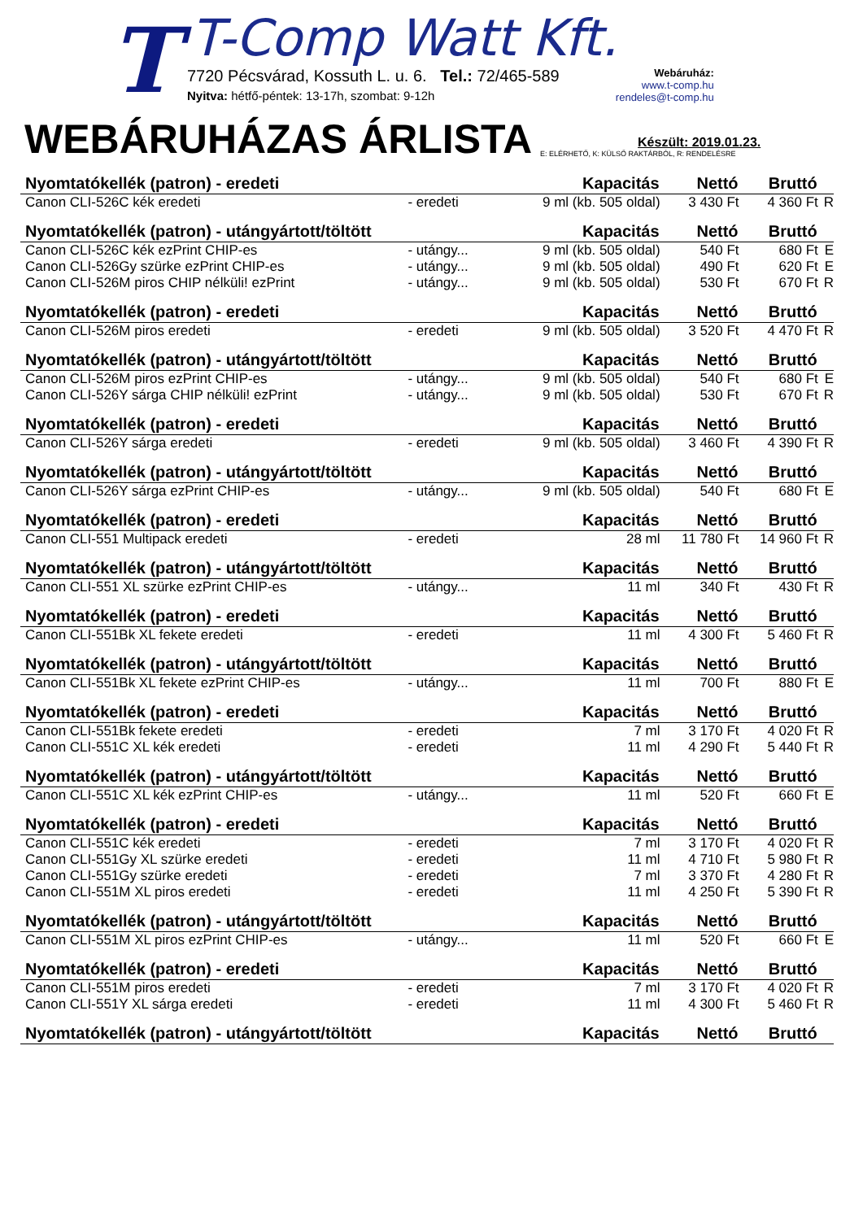T
T-Comp Watt Kft.
7720 Pécsvárad, Kossuth L. u. 6. Tel.: 72/465-589
Nyitva: hétfő-péntek: 13-17h, szombat: 9-12h
Webáruház:
www.t-comp.hu
rendeles@t-comp.hu
WEBÁRUHÁZAS ÁRLISTA
Készült: 2019.01.23.
E: ELÉRHETŐ, K: KÜLSŐ RAKTÁRBÓL, R: RENDELÉSRE
| Nyomtatókellék (patron) - eredeti | | Kapacitás | Nettó | Bruttó | |
| --- | --- | --- | --- | --- | --- |
| Canon CLI-526C kék eredeti | - eredeti | 9 ml (kb. 505 oldal) | 3 430 Ft | 4 360 Ft | R |
| Nyomtatókellék (patron) - utángyártott/töltött | | Kapacitás | Nettó | Bruttó | |
| Canon CLI-526C kék ezPrint CHIP-es | - utángy... | 9 ml (kb. 505 oldal) | 540 Ft | 680 Ft | E |
| Canon CLI-526Gy szürke ezPrint CHIP-es | - utángy... | 9 ml (kb. 505 oldal) | 490 Ft | 620 Ft | E |
| Canon CLI-526M piros CHIP nélküli! ezPrint | - utángy... | 9 ml (kb. 505 oldal) | 530 Ft | 670 Ft | R |
| Nyomtatókellék (patron) - eredeti | | Kapacitás | Nettó | Bruttó | |
| Canon CLI-526M piros eredeti | - eredeti | 9 ml (kb. 505 oldal) | 3 520 Ft | 4 470 Ft | R |
| Nyomtatókellék (patron) - utángyártott/töltött | | Kapacitás | Nettó | Bruttó | |
| Canon CLI-526M piros ezPrint CHIP-es | - utángy... | 9 ml (kb. 505 oldal) | 540 Ft | 680 Ft | E |
| Canon CLI-526Y sárga CHIP nélküli! ezPrint | - utángy... | 9 ml (kb. 505 oldal) | 530 Ft | 670 Ft | R |
| Nyomtatókellék (patron) - eredeti | | Kapacitás | Nettó | Bruttó | |
| Canon CLI-526Y sárga eredeti | - eredeti | 9 ml (kb. 505 oldal) | 3 460 Ft | 4 390 Ft | R |
| Nyomtatókellék (patron) - utángyártott/töltött | | Kapacitás | Nettó | Bruttó | |
| Canon CLI-526Y sárga ezPrint CHIP-es | - utángy... | 9 ml (kb. 505 oldal) | 540 Ft | 680 Ft | E |
| Nyomtatókellék (patron) - eredeti | | Kapacitás | Nettó | Bruttó | |
| Canon CLI-551 Multipack eredeti | - eredeti | 28 ml | 11 780 Ft | 14 960 Ft | R |
| Nyomtatókellék (patron) - utángyártott/töltött | | Kapacitás | Nettó | Bruttó | |
| Canon CLI-551 XL szürke ezPrint CHIP-es | - utángy... | 11 ml | 340 Ft | 430 Ft | R |
| Nyomtatókellék (patron) - eredeti | | Kapacitás | Nettó | Bruttó | |
| Canon CLI-551Bk XL fekete eredeti | - eredeti | 11 ml | 4 300 Ft | 5 460 Ft | R |
| Nyomtatókellék (patron) - utángyártott/töltött | | Kapacitás | Nettó | Bruttó | |
| Canon CLI-551Bk XL fekete ezPrint CHIP-es | - utángy... | 11 ml | 700 Ft | 880 Ft | E |
| Nyomtatókellék (patron) - eredeti | | Kapacitás | Nettó | Bruttó | |
| Canon CLI-551Bk fekete eredeti | - eredeti | 7 ml | 3 170 Ft | 4 020 Ft | R |
| Canon CLI-551C XL kék eredeti | - eredeti | 11 ml | 4 290 Ft | 5 440 Ft | R |
| Nyomtatókellék (patron) - utángyártott/töltött | | Kapacitás | Nettó | Bruttó | |
| Canon CLI-551C XL kék ezPrint CHIP-es | - utángy... | 11 ml | 520 Ft | 660 Ft | E |
| Nyomtatókellék (patron) - eredeti | | Kapacitás | Nettó | Bruttó | |
| Canon CLI-551C kék eredeti | - eredeti | 7 ml | 3 170 Ft | 4 020 Ft | R |
| Canon CLI-551Gy XL szürke eredeti | - eredeti | 11 ml | 4 710 Ft | 5 980 Ft | R |
| Canon CLI-551Gy szürke eredeti | - eredeti | 7 ml | 3 370 Ft | 4 280 Ft | R |
| Canon CLI-551M XL piros eredeti | - eredeti | 11 ml | 4 250 Ft | 5 390 Ft | R |
| Nyomtatókellék (patron) - utángyártott/töltött | | Kapacitás | Nettó | Bruttó | |
| Canon CLI-551M XL piros ezPrint CHIP-es | - utángy... | 11 ml | 520 Ft | 660 Ft | E |
| Nyomtatókellék (patron) - eredeti | | Kapacitás | Nettó | Bruttó | |
| Canon CLI-551M piros eredeti | - eredeti | 7 ml | 3 170 Ft | 4 020 Ft | R |
| Canon CLI-551Y XL sárga eredeti | - eredeti | 11 ml | 4 300 Ft | 5 460 Ft | R |
| Nyomtatókellék (patron) - utángyártott/töltött | | Kapacitás | Nettó | Bruttó | |